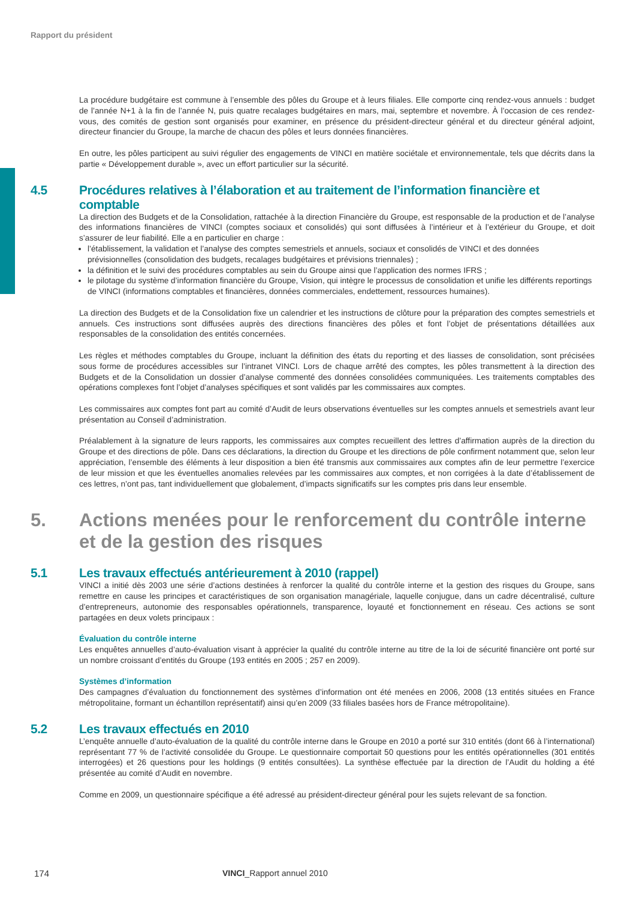Rapport du président
La procédure budgétaire est commune à l’ensemble des pôles du Groupe et à leurs filiales. Elle comporte cinq rendez-vous annuels : budget de l’année N+1 à la fin de l’année N, puis quatre recalages budgétaires en mars, mai, septembre et novembre. À l’occasion de ces rendez-vous, des comités de gestion sont organisés pour examiner, en présence du président-directeur général et du directeur général adjoint, directeur financier du Groupe, la marche de chacun des pôles et leurs données financières.
En outre, les pôles participent au suivi régulier des engagements de VINCI en matière sociétale et environnementale, tels que décrits dans la partie « Développement durable », avec un effort particulier sur la sécurité.
4.5 Procédures relatives à l’élaboration et au traitement de l’information financière et comptable
La direction des Budgets et de la Consolidation, rattachée à la direction Financière du Groupe, est responsable de la production et de l’analyse des informations financières de VINCI (comptes sociaux et consolidés) qui sont diffusées à l’intérieur et à l’extérieur du Groupe, et doit s’assurer de leur fiabilité. Elle a en particulier en charge :
l’établissement, la validation et l’analyse des comptes semestriels et annuels, sociaux et consolidés de VINCI et des données prévisionnelles (consolidation des budgets, recalages budgétaires et prévisions triennales) ;
la définition et le suivi des procédures comptables au sein du Groupe ainsi que l’application des normes IFRS ;
le pilotage du système d’information financière du Groupe, Vision, qui intègre le processus de consolidation et unifie les différents reportings de VINCI (informations comptables et financières, données commerciales, endettement, ressources humaines).
La direction des Budgets et de la Consolidation fixe un calendrier et les instructions de clôture pour la préparation des comptes semestriels et annuels. Ces instructions sont diffusées auprès des directions financières des pôles et font l’objet de présentations détaillées aux responsables de la consolidation des entités concernées.
Les règles et méthodes comptables du Groupe, incluant la définition des états du reporting et des liasses de consolidation, sont précisées sous forme de procédures accessibles sur l’intranet VINCI. Lors de chaque arrêté des comptes, les pôles transmettent à la direction des Budgets et de la Consolidation un dossier d’analyse commenté des données consolidées communiquées. Les traitements comptables des opérations complexes font l’objet d’analyses spécifiques et sont validés par les commissaires aux comptes.
Les commissaires aux comptes font part au comité d’Audit de leurs observations éventuelles sur les comptes annuels et semestriels avant leur présentation au Conseil d’administration.
Préalablement à la signature de leurs rapports, les commissaires aux comptes recueillent des lettres d’affirmation auprès de la direction du Groupe et des directions de pôle. Dans ces déclarations, la direction du Groupe et les directions de pôle confirment notamment que, selon leur appréciation, l’ensemble des éléments à leur disposition a bien été transmis aux commissaires aux comptes afin de leur permettre l’exercice de leur mission et que les éventuelles anomalies relevées par les commissaires aux comptes, et non corrigées à la date d’établissement de ces lettres, n’ont pas, tant individuellement que globalement, d’impacts significatifs sur les comptes pris dans leur ensemble.
5. Actions menées pour le renforcement du contrôle interne et de la gestion des risques
5.1 Les travaux effectués antérieurement à 2010 (rappel)
VINCI a initié dès 2003 une série d’actions destinées à renforcer la qualité du contrôle interne et la gestion des risques du Groupe, sans remettre en cause les principes et caractéristiques de son organisation managériale, laquelle conjugue, dans un cadre décentralisé, culture d’entrepreneurs, autonomie des responsables opérationnels, transparence, loyauté et fonctionnement en réseau. Ces actions se sont partagées en deux volets principaux :
Évaluation du contrôle interne
Les enquêtes annuelles d’auto-évaluation visant à apprécier la qualité du contrôle interne au titre de la loi de sécurité financière ont porté sur un nombre croissant d’entités du Groupe (193 entités en 2005 ; 257 en 2009).
Systèmes d’information
Des campagnes d’évaluation du fonctionnement des systèmes d’information ont été menées en 2006, 2008 (13 entités situées en France métropolitaine, formant un échantillon représentatif) ainsi qu’en 2009 (33 filiales basées hors de France métropolitaine).
5.2 Les travaux effectués en 2010
L’enquête annuelle d’auto-évaluation de la qualité du contrôle interne dans le Groupe en 2010 a porté sur 310 entités (dont 66 à l’international) représentant 77 % de l’activité consolidée du Groupe. Le questionnaire comportait 50 questions pour les entités opérationnelles (301 entités interrogées) et 26 questions pour les holdings (9 entités consultées). La synthèse effectuée par la direction de l’Audit du holding a été présentée au comité d’Audit en novembre.
Comme en 2009, un questionnaire spécifique a été adressé au président-directeur général pour les sujets relevant de sa fonction.
174 VINCI_Rapport annuel 2010